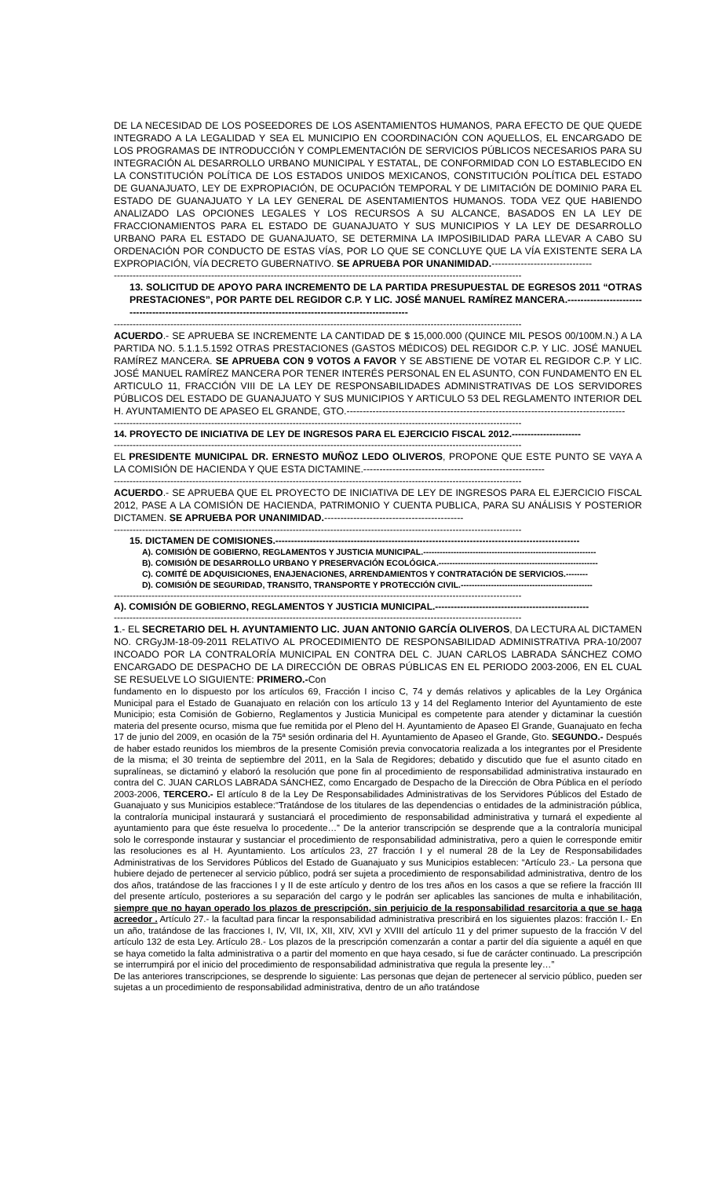DE LA NECESIDAD DE LOS POSEEDORES DE LOS ASENTAMIENTOS HUMANOS, PARA EFECTO DE QUE QUEDE INTEGRADO A LA LEGALIDAD Y SEA EL MUNICIPIO EN COORDINACIÓN CON AQUELLOS, EL ENCARGADO DE LOS PROGRAMAS DE INTRODUCCIÓN Y COMPLEMENTACIÓN DE SERVICIOS PÚBLICOS NECESARIOS PARA SU INTEGRACIÓN AL DESARROLLO URBANO MUNICIPAL Y ESTATAL, DE CONFORMIDAD CON LO ESTABLECIDO EN LA CONSTITUCIÓN POLÍTICA DE LOS ESTADOS UNIDOS MEXICANOS, CONSTITUCIÓN POLÍTICA DEL ESTADO DE GUANAJUATO, LEY DE EXPROPIACIÓN, DE OCUPACIÓN TEMPORAL Y DE LIMITACIÓN DE DOMINIO PARA EL ESTADO DE GUANAJUATO Y LA LEY GENERAL DE ASENTAMIENTOS HUMANOS. TODA VEZ QUE HABIENDO ANALIZADO LAS OPCIONES LEGALES Y LOS RECURSOS A SU ALCANCE, BASADOS EN LA LEY DE FRACCIONAMIENTOS PARA EL ESTADO DE GUANAJUATO Y SUS MUNICIPIOS Y LA LEY DE DESARROLLO URBANO PARA EL ESTADO DE GUANAJUATO, SE DETERMINA LA IMPOSIBILIDAD PARA LLEVAR A CABO SU ORDENACIÓN POR CONDUCTO DE ESTAS VÍAS, POR LO QUE SE CONCLUYE QUE LA VÍA EXISTENTE SERA LA EXPROPIACIÓN, VÍA DECRETO GUBERNATIVO. SE APRUEBA POR UNANIMIDAD.-------------------------------
----------------------------------------------------------------------------------------------------------------------------------
13. SOLICITUD DE APOYO PARA INCREMENTO DE LA PARTIDA PRESUPUESTAL DE EGRESOS 2011 “OTRAS PRESTACIONES”, POR PARTE DEL REGIDOR C.P. Y LIC. JOSÉ MANUEL RAMÍREZ MANCERA.-------------------------------------------------------------------------------------------------------------
----------------------------------------------------------------------------------------------------------------------------------
ACUERDO.- SE APRUEBA SE INCREMENTE LA CANTIDAD DE $ 15,000.000 (QUINCE MIL PESOS 00/100M.N.) A LA PARTIDA NO. 5.1.1.5.1592 OTRAS PRESTACIONES (GASTOS MÉDICOS) DEL REGIDOR C.P. Y LIC. JOSÉ MANUEL RAMÍREZ MANCERA. SE APRUEBA CON 9 VOTOS A FAVOR Y SE ABSTIENE DE VOTAR EL REGIDOR C.P. Y LIC. JOSÉ MANUEL RAMÍREZ MANCERA POR TENER INTERÉS PERSONAL EN EL ASUNTO, CON FUNDAMENTO EN EL ARTICULO 11, FRACCIÓN VIII DE LA LEY DE RESPONSABILIDADES ADMINISTRATIVAS DE LOS SERVIDORES PÚBLICOS DEL ESTADO DE GUANAJUATO Y SUS MUNICIPIOS Y ARTICULO 53 DEL REGLAMENTO INTERIOR DEL H. AYUNTAMIENTO DE APASEO EL GRANDE, GTO.--------------------------------------------------------------------------------------
----------------------------------------------------------------------------------------------------------------------------------
14. PROYECTO DE INICIATIVA DE LEY DE INGRESOS PARA EL EJERCICIO FISCAL 2012.----------------------
----------------------------------------------------------------------------------------------------------------------------------
EL PRESIDENTE MUNICIPAL DR. ERNESTO MUÑOZ LEDO OLIVEROS, PROPONE QUE ESTE PUNTO SE VAYA A LA COMISIÓN DE HACIENDA Y QUE ESTA DICTAMINE.--------------------------------------------------------
----------------------------------------------------------------------------------------------------------------------------------
ACUERDO.- SE APRUEBA QUE EL PROYECTO DE INICIATIVA DE LEY DE INGRESOS PARA EL EJERCICIO FISCAL 2012, PASE A LA COMISIÓN DE HACIENDA, PATRIMONIO Y CUENTA PUBLICA, PARA SU ANÁLISIS Y POSTERIOR DICTAMEN. SE APRUEBA POR UNANIMIDAD.-------------------------------------------
----------------------------------------------------------------------------------------------------------------------------------
15. DICTAMEN DE COMISIONES.-------------------------------------------------------------------------------------------------
A). COMISIÓN DE GOBIERNO, REGLAMENTOS Y JUSTICIA MUNICIPAL.---------------------------------------------------------------
B). COMISIÓN DE DESARROLLO URBANO Y PRESERVACIÓN ECOLÓGICA.----------------------------------------------------------
C). COMITÉ DE ADQUISICIONES, ENAJENACIONES, ARRENDAMIENTOS Y CONTRATACIÓN DE SERVICIOS.--------
D). COMISIÓN DE SEGURIDAD, TRANSITO, TRANSPORTE Y PROTECCIÓN CIVIL.------------------------------------------------
----------------------------------------------------------------------------------------------------------------------------------
A). COMISIÓN DE GOBIERNO, REGLAMENTOS Y JUSTICIA MUNICIPAL.-------------------------------------------------
----------------------------------------------------------------------------------------------------------------------------------
1.- EL SECRETARIO DEL H. AYUNTAMIENTO LIC. JUAN ANTONIO GARCÍA OLIVEROS, DA LECTURA AL DICTAMEN NO. CRGyJM-18-09-2011 RELATIVO AL PROCEDIMIENTO DE RESPONSABILIDAD ADMINISTRATIVA PRA-10/2007 INCOADO POR LA CONTRALORÍA MUNICIPAL EN CONTRA DEL C. JUAN CARLOS LABRADA SÁNCHEZ COMO ENCARGADO DE DESPACHO DE LA DIRECCIÓN DE OBRAS PÚBLICAS EN EL PERIODO 2003-2006, EN EL CUAL SE RESUELVE LO SIGUIENTE: PRIMERO.-Con
fundamento en lo dispuesto por los artículos 69, Fracción I inciso C, 74 y demás relativos y aplicables de la Ley Orgánica Municipal para el Estado de Guanajuato en relación con los artículo 13 y 14 del Reglamento Interior del Ayuntamiento de este Municipio; esta Comisión de Gobierno, Reglamentos y Justicia Municipal es competente para atender y dictaminar la cuestión materia del presente ocurso, misma que fue remitida por el Pleno del H. Ayuntamiento de Apaseo El Grande, Guanajuato en fecha 17 de junio del 2009, en ocasión de la 75ª sesión ordinaria del H. Ayuntamiento de Apaseo el Grande, Gto. SEGUNDO.- Después de haber estado reunidos los miembros de la presente Comisión previa convocatoria realizada a los integrantes por el Presidente de la misma; el 30 treinta de septiembre del 2011, en la Sala de Regidores; debatido y discutido que fue el asunto citado en supralíneas, se dictaminó y elaboró la resolución que pone fin al procedimiento de responsabilidad administrativa instaurado en contra del C. JUAN CARLOS LABRADA SÁNCHEZ, como Encargado de Despacho de la Dirección de Obra Pública en el período 2003-2006, TERCERO.- El artículo 8 de la Ley De Responsabilidades Administrativas de los Servidores Públicos del Estado de Guanajuato y sus Municipios establece:“Tratándose de los titulares de las dependencias o entidades de la administración pública, la contraloría municipal instaurará y sustanciará el procedimiento de responsabilidad administrativa y turnará el expediente al ayuntamiento para que éste resuelva lo procedente…” De la anterior transcripción se desprende que a la contraloría municipal solo le corresponde instaurar y sustanciar el procedimiento de responsabilidad administrativa, pero a quien le corresponde emitir las resoluciones es al H. Ayuntamiento. Los artículos 23, 27 fracción I y el numeral 28 de la Ley de Responsabilidades Administrativas de los Servidores Públicos del Estado de Guanajuato y sus Municipios establecen: “Artículo 23.- La persona que hubiere dejado de pertenecer al servicio público, podrá ser sujeta a procedimiento de responsabilidad administrativa, dentro de los dos años, tratándose de las fracciones I y II de este artículo y dentro de los tres años en los casos a que se refiere la fracción III del presente artículo, posteriores a su separación del cargo y le podrán ser aplicables las sanciones de multa e inhabilitación, siempre que no hayan operado los plazos de prescripción, sin perjuicio de la responsabilidad resarcitoria a que se haga acreedor . Artículo 27.- la facultad para fincar la responsabilidad administrativa prescribirá en los siguientes plazos: fracción I.- En un año, tratándose de las fracciones I, IV, VII, IX, XII, XIV, XVI y XVIII del artículo 11 y del primer supuesto de la fracción V del artículo 132 de esta Ley. Artículo 28.- Los plazos de la prescripción comenzarán a contar a partir del día siguiente a aquél en que se haya cometido la falta administrativa o a partir del momento en que haya cesado, si fue de carácter continuado. La prescripción se interrumpirá por el inicio del procedimiento de responsabilidad administrativa que regula la presente ley…”
De las anteriores transcripciones, se desprende lo siguiente: Las personas que dejan de pertenecer al servicio público, pueden ser sujetas a un procedimiento de responsabilidad administrativa, dentro de un año tratándose